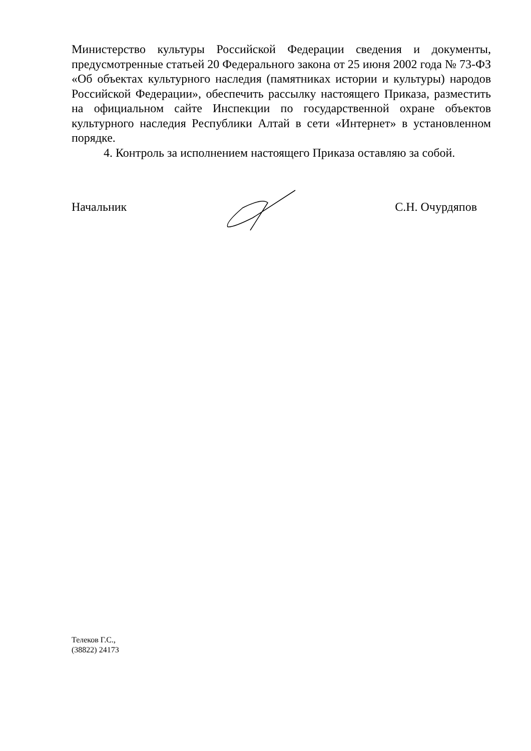Министерство культуры Российской Федерации сведения и документы, предусмотренные статьей 20 Федерального закона от 25 июня 2002 года № 73-ФЗ «Об объектах культурного наследия (памятниках истории и культуры) народов Российской Федерации», обеспечить рассылку настоящего Приказа, разместить на официальном сайте Инспекции по государственной охране объектов культурного наследия Республики Алтай в сети «Интернет» в установленном порядке.
4. Контроль за исполнением настоящего Приказа оставляю за собой.
Начальник С.Н. Очурдяпов
Телеков Г.С.,
(38822) 24173